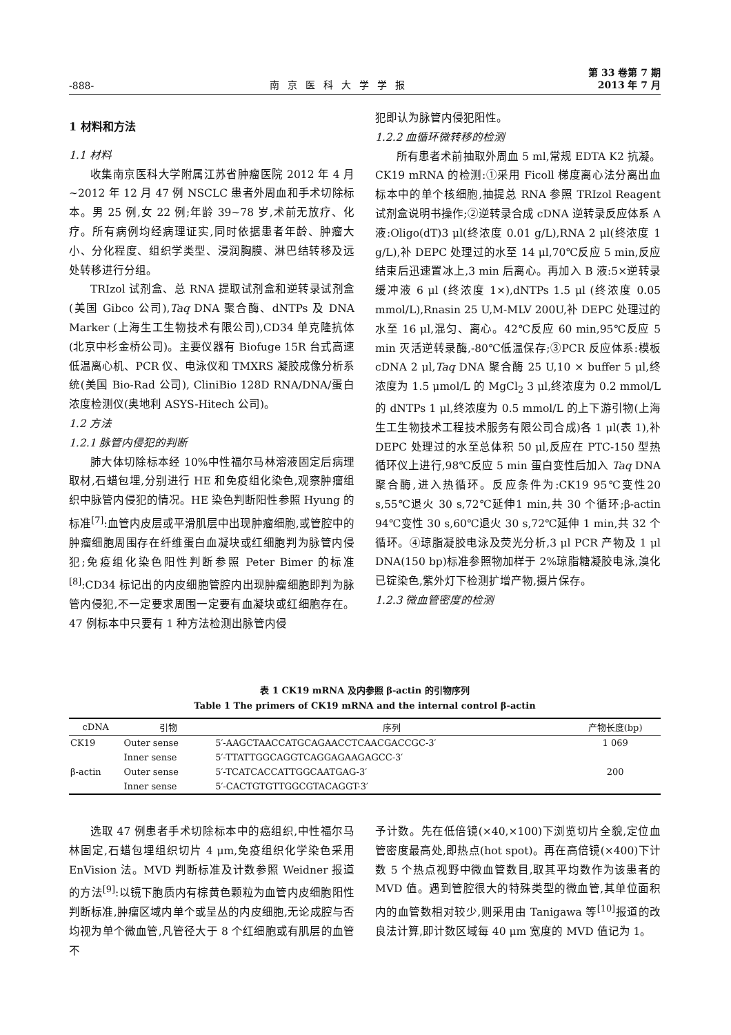-888- 南京医科大学学报 第 33 卷第 7 期
2013 年 7 月
1 材料和方法
1.1 材料
收集南京医科大学附属江苏省肿瘤医院 2012 年 4 月~2012 年 12 月 47 例 NSCLC 患者外周血和手术切除标本。男 25 例,女 22 例;年龄 39~78 岁,术前无放疗、化疗。所有病例均经病理证实,同时依据患者年龄、肿瘤大小、分化程度、组织学类型、浸润胸膜、淋巴结转移及远处转移进行分组。
TRIzol 试剂盒、总 RNA 提取试剂盒和逆转录试剂盒(美国 Gibco 公司),Taq DNA 聚合酶、dNTPs 及 DNA Marker (上海生工生物技术有限公司),CD34 单克隆抗体(北京中杉金桥公司)。主要仪器有 Biofuge 15R 台式高速低温离心机、PCR 仪、电泳仪和 TMXRS 凝胶成像分析系统(美国 Bio-Rad 公司), CliniBio 128D RNA/DNA/蛋白浓度检测仪(奥地利 ASYS-Hitech 公司)。
1.2 方法
1.2.1 脉管内侵犯的判断
肺大体切除标本经 10%中性福尔马林溶液固定后病理取材,石蜡包埋,分别进行 HE 和免疫组化染色,观察肿瘤组织中脉管内侵犯的情况。HE 染色判断阳性参照 Hyung 的标准<sup>[7]</sup>:血管内皮层或平滑肌层中出现肿瘤细胞,或管腔中的肿瘤细胞周围存在纤维蛋白血凝块或红细胞判为脉管内侵犯;免疫组化染色阳性判断参照 Peter Bimer 的标准<sup>[8]</sup>:CD34 标记出的内皮细胞管腔内出现肿瘤细胞即判为脉管内侵犯,不一定要求周围一定要有血凝块或红细胞存在。47 例标本中只要有 1 种方法检测出脉管内侵
犯即认为脉管内侵犯阳性。
1.2.2 血循环微转移的检测
所有患者术前抽取外周血 5 ml,常规 EDTA K2 抗凝。CK19 mRNA 的检测:①采用 Ficoll 梯度离心法分离出血标本中的单个核细胞,抽提总 RNA 参照 TRIzol Reagent 试剂盒说明书操作;②逆转录合成 cDNA 逆转录反应体系 A 液:Oligo(dT)3 μl(终浓度 0.01 g/L),RNA 2 μl(终浓度 1 g/L),补 DEPC 处理过的水至 14 μl,70℃反应 5 min,反应结束后迅速置冰上,3 min 后离心。再加入 B 液:5×逆转录缓冲液 6 μl (终浓度 1×),dNTPs 1.5 μl (终浓度 0.05 mmol/L),Rnasin 25 U,M-MLV 200U,补 DEPC 处理过的水至 16 μl,混匀、离心。42℃反应 60 min,95℃反应 5 min 灭活逆转录酶,-80℃低温保存;③PCR 反应体系:模板 cDNA 2 μl,Taq DNA 聚合酶 25 U,10 × buffer 5 μl,终浓度为 1.5 μmol/L 的 MgCl<sub>2</sub> 3 μl,终浓度为 0.2 mmol/L 的 dNTPs 1 μl,终浓度为 0.5 mmol/L 的上下游引物(上海生工生物技术工程技术服务有限公司合成)各 1 μl(表 1),补 DEPC 处理过的水至总体积 50 μl,反应在 PTC-150 型热循环仪上进行,98℃反应 5 min 蛋白变性后加入 Taq DNA 聚合酶,进入热循环。反应条件为:CK19 95℃变性20 s,55℃退火 30 s,72℃延伸1 min,共 30 个循环;β-actin 94℃变性 30 s,60℃退火 30 s,72℃延伸 1 min,共 32 个循环。④琼脂凝胶电泳及荧光分析,3 μl PCR 产物及 1 μl DNA(150 bp)标准参照物加样于 2%琼脂糖凝胶电泳,溴化已锭染色,紫外灯下检测扩增产物,摄片保存。
1.2.3 微血管密度的检测
表 1 CK19 mRNA 及内参照 β-actin 的引物序列
Table 1 The primers of CK19 mRNA and the internal control β-actin
| cDNA | 引物 | 序列 | 产物长度(bp) |
| --- | --- | --- | --- |
| CK19 | Outer sense | 5′-AAGCTAACCATGCAGAACCTCAACGACCGC-3′ | 1 069 |
| | Inner sense | 5′-TTATTGGCAGGTCAGGAGAAGAGCC-3′ | |
| β-actin | Outer sense | 5′-TCATCACCATTGGCAATGAG-3′ | 200 |
| | Inner sense | 5′-CACTGTGTTGGCGTACAGGT-3′ | |
选取 47 例患者手术切除标本中的癌组织,中性福尔马林固定,石蜡包埋组织切片 4 μm,免疫组织化学染色采用 EnVision 法。MVD 判断标准及计数参照 Weidner 报道的方法<sup>[9]</sup>:以镜下胞质内有棕黄色颗粒为血管内皮细胞阳性判断标准,肿瘤区域内单个或呈丛的内皮细胞,无论成腔与否均视为单个微血管,凡管径大于 8 个红细胞或有肌层的血管不
予计数。先在低倍镜(×40,×100)下浏览切片全貌,定位血管密度最高处,即热点(hot spot)。再在高倍镜(×400)下计数 5 个热点视野中微血管数目,取其平均数作为该患者的MVD 值。遇到管腔很大的特殊类型的微血管,其单位面积内的血管数相对较少,则采用由 Tanigawa 等<sup>[10]</sup>报道的改良法计算,即计数区域每 40 μm 宽度的 MVD 值记为 1。